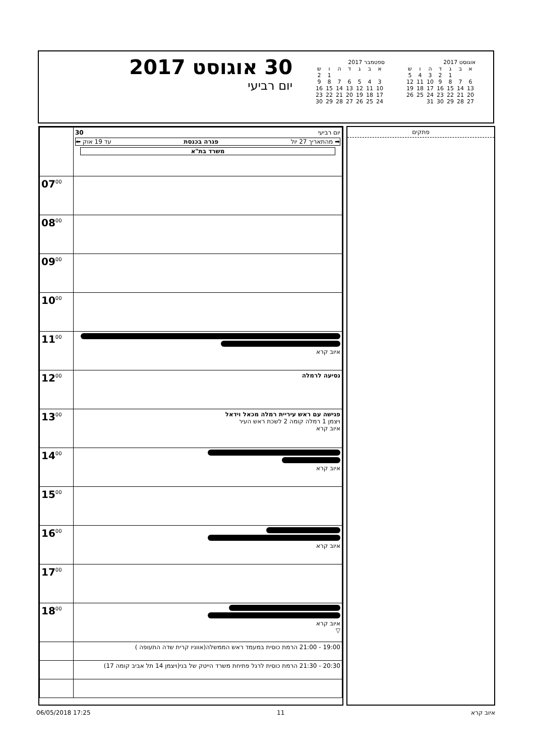אוגוסט 2017
| א | ב | ג | ד | ה | ו | ש |
| --- | --- | --- | --- | --- | --- | --- |
| | | 1 | 2 | 3 | 4 | 5 |
| 6 | 7 | 8 | 9 | 10 | 11 | 12 |
| 13 | 14 | 15 | 16 | 17 | 18 | 19 |
| 20 | 21 | 22 | 23 | 24 | 25 | 26 |
| 27 | 28 | 29 | 30 | 31 | | |
ספטמבר 2017
| א | ב | ג | ד | ה | ו | ש |
| --- | --- | --- | --- | --- | --- | --- |
| | | | | | 1 | 2 |
| 3 | 4 | 5 | 6 | 7 | 8 | 9 |
| 10 | 11 | 12 | 13 | 14 | 15 | 16 |
| 17 | 18 | 19 | 20 | 21 | 22 | 23 |
| 24 | 25 | 26 | 27 | 28 | 29 | 30 |
30 אוגוסט 2017
יום רביעי
פתקים
| יום רביעי 30 ➡ מהתאריך 27 יול פגרה בכנסת עד 19 אוק ⬅ משרד בת"א | |
| | 07<sup>00</sup> |
| | 08<sup>00</sup> |
| | 09<sup>00</sup> |
| | 10<sup>00</sup> |
| איוב קרא | 11<sup>00</sup> |
| נסיעה לרמלה | 12<sup>00</sup> |
| פגישה עם ראש עיריית רמלה מכאל וידאל ויצמן 1 רמלה קומה 2 לשכת ראש העיר איוב קרא | 13<sup>00</sup> |
| איוב קרא | 14<sup>00</sup> |
| | 15<sup>00</sup> |
| איוב קרא | 16<sup>00</sup> |
| | 17<sup>00</sup> |
| איוב קרא ▽ | 18<sup>00</sup> |
| 19:00 - 21:00 הרמת כוסית במעמד ראש הממשלה(אווניו קרית שדה התעופה ) | |
| 20:30 - 21:30 הרמת כוסית לרגל פתיחת משרד הייטק של בני(ויצמן 14 תל אביב קומה 17) | |
06/05/2018 17:25 11 איוב קרא